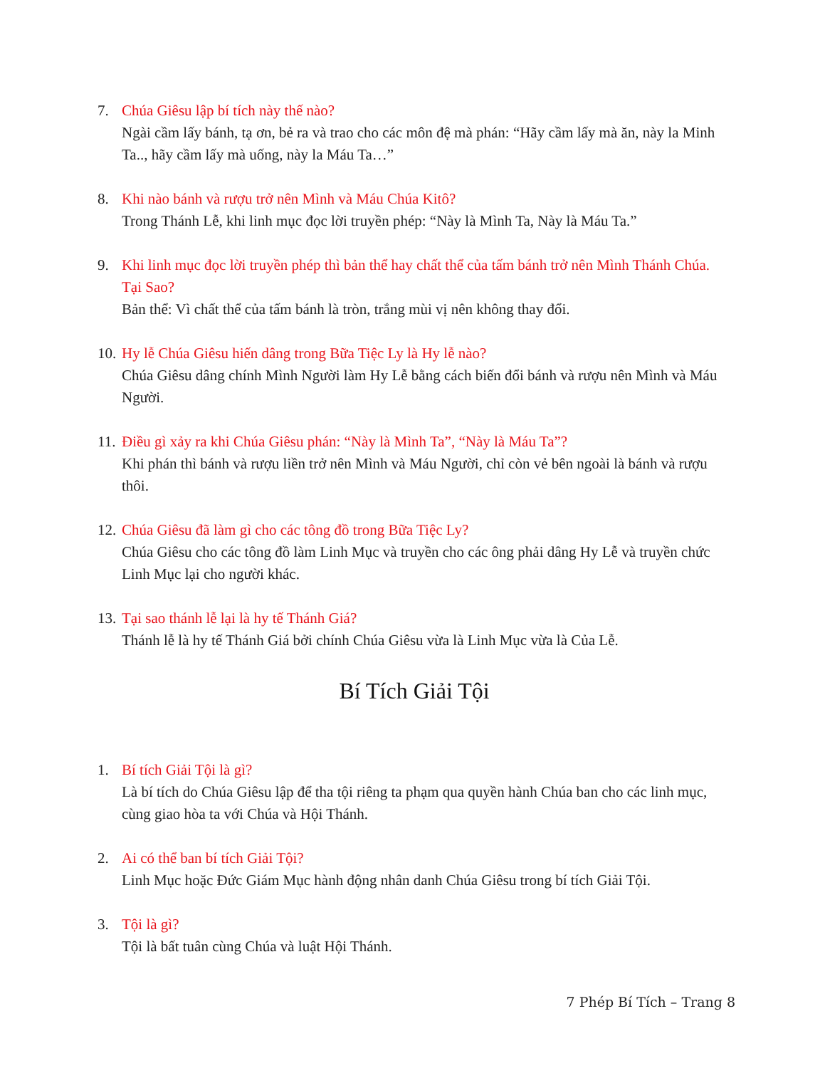7. Chúa Giêsu lập bí tích này thế nào?
Ngài cầm lấy bánh, tạ ơn, bẻ ra và trao cho các môn đệ mà phán: “Hãy cầm lấy mà ăn, này la Minh Ta.., hãy cầm lấy mà uống, này la Máu Ta…”
8. Khi nào bánh và rượu trở nên Mình và Máu Chúa Kitô?
Trong Thánh Lễ, khi linh mục đọc lời truyền phép: “Này là Mình Ta, Này là Máu Ta.”
9. Khi linh mục đọc lời truyền phép thì bản thể hay chất thể của tấm bánh trở nên Mình Thánh Chúa. Tại Sao?
Bản thể: Vì chất thể của tấm bánh là tròn, trắng mùi vị nên không thay đổi.
10.
Hy lễ Chúa Giêsu hiến dâng trong Bữa Tiệc Ly là Hy lễ nào?
Chúa Giêsu dâng chính Mình Người làm Hy Lễ bằng cách biến đổi bánh và rượu nên Mình và Máu Người.
11.
Điều gì xảy ra khi Chúa Giêsu phán: “Này là Mình Ta”, “Này là Máu Ta”?
Khi phán thì bánh và rượu liền trở nên Mình và Máu Người, chỉ còn vẻ bên ngoài là bánh và rượu thôi.
12.
Chúa Giêsu đã làm gì cho các tông đồ trong Bữa Tiệc Ly?
Chúa Giêsu cho các tông đồ làm Linh Mục và truyền cho các ông phải dâng Hy Lễ và truyền chức Linh Mục lại cho người khác.
13.
Tại sao thánh lễ lại là hy tế Thánh Giá?
Thánh lễ là hy tế Thánh Giá bởi chính Chúa Giêsu vừa là Linh Mục vừa là Của Lễ.
Bí Tích Giải Tội
1. Bí tích Giải Tội là gì?
Là bí tích do Chúa Giêsu lập để tha tội riêng ta phạm qua quyền hành Chúa ban cho các linh mục, cùng giao hòa ta với Chúa và Hội Thánh.
2. Ai có thể ban bí tích Giải Tội?
Linh Mục hoặc Đức Giám Mục hành động nhân danh Chúa Giêsu trong bí tích Giải Tội.
3. Tội là gì?
Tội là bất tuân cùng Chúa và luật Hội Thánh.
7 Phép Bí Tích – Trang 8